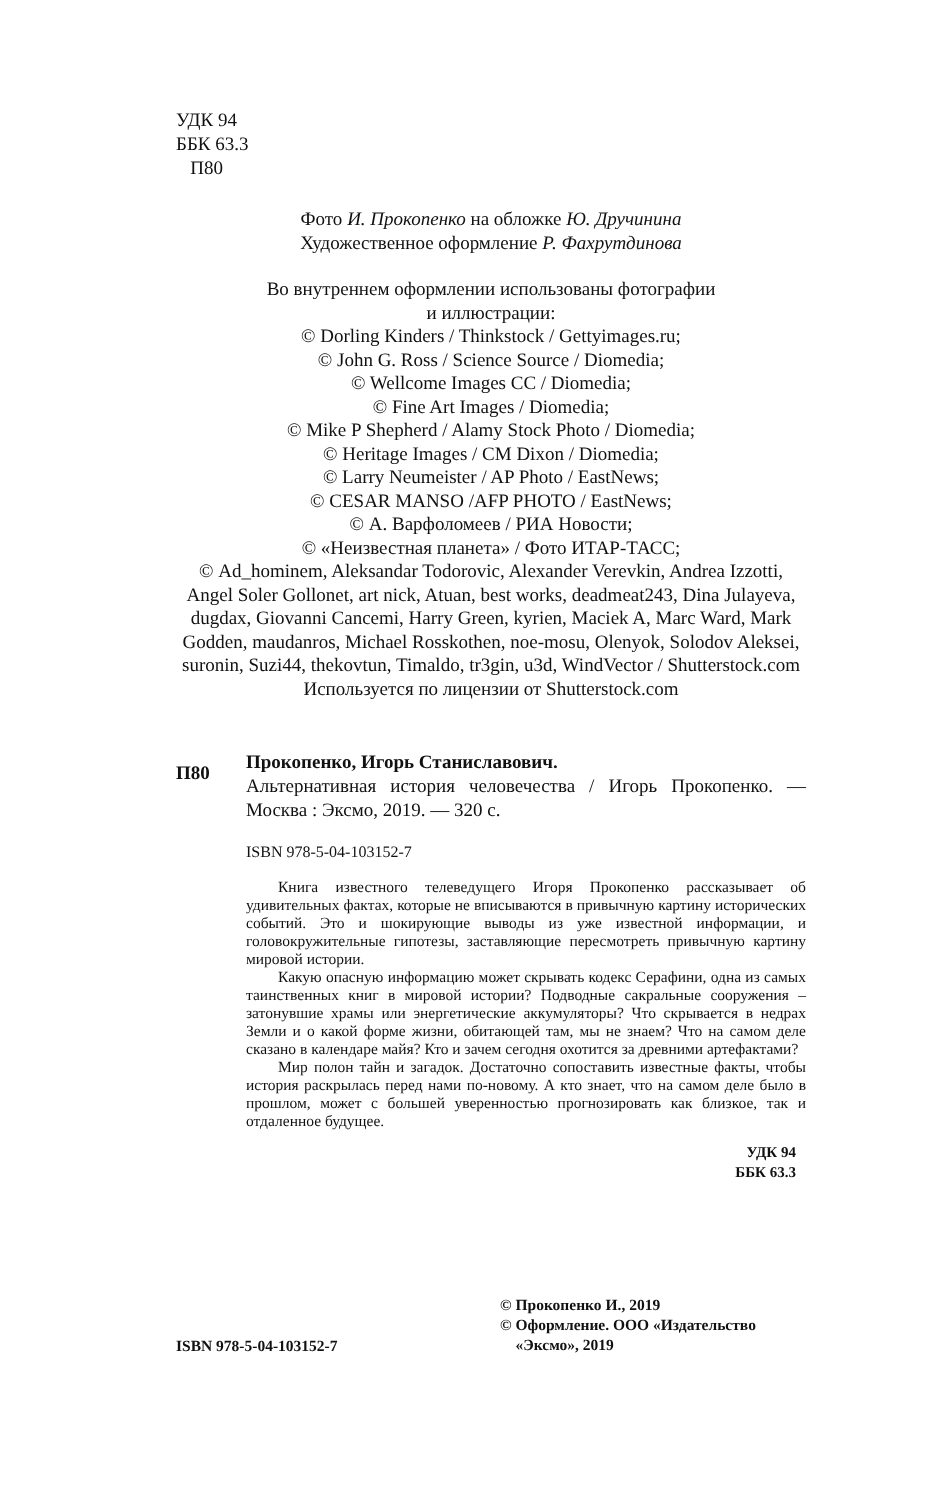УДК 94
ББК 63.3
П80
Фото И. Прокопенко на обложке Ю. Дручинина
Художественное оформление Р. Фахрутдинова
Во внутреннем оформлении использованы фотографии
и иллюстрации:
© Dorling Kinders / Thinkstock / Gettyimages.ru;
© John G. Ross / Science Source / Diomedia;
© Wellcome Images CC / Diomedia;
© Fine Art Images / Diomedia;
© Mike P Shepherd / Alamy Stock Photo / Diomedia;
© Heritage Images / CM Dixon / Diomedia;
© Larry Neumeister / AP Photo / EastNews;
© CESAR MANSO /AFP PHOTO / EastNews;
© А. Варфоломеев / РИА Новости;
© «Неизвестная планета» / Фото ИТАР-ТАСС;
© Ad_hominem, Aleksandar Todorovic, Alexander Verevkin, Andrea Izzotti, Angel Soler Gollonet, art nick, Atuan, best works, deadmeat243, Dina Julayeva, dugdax, Giovanni Cancemi, Harry Green, kyrien, Maciek A, Marc Ward, Mark Godden, maudanros, Michael Rosskothen, noe-mosu, Olenyok, Solodov Aleksei, suronin, Suzi44, thekovtun, Timaldo, tr3gin, u3d, WindVector / Shutterstock.com
Используется по лицензии от Shutterstock.com
П80
Прокопенко, Игорь Станиславович.
Альтернативная история человечества / Игорь Прокопенко. — Москва : Эксмо, 2019. — 320 с.
ISBN 978-5-04-103152-7
Книга известного телеведущего Игоря Прокопенко рассказывает об удивительных фактах, которые не вписываются в привычную картину исторических событий. Это и шокирующие выводы из уже известной информации, и головокружительные гипотезы, заставляющие пересмотреть привычную картину мировой истории.
Какую опасную информацию может скрывать кодекс Серафини, одна из самых таинственных книг в мировой истории? Подводные сакральные сооружения – затонувшие храмы или энергетические аккумуляторы? Что скрывается в недрах Земли и о какой форме жизни, обитающей там, мы не знаем? Что на самом деле сказано в календаре майя? Кто и зачем сегодня охотится за древними артефактами?
Мир полон тайн и загадок. Достаточно сопоставить известные факты, чтобы история раскрылась перед нами по-новому. А кто знает, что на самом деле было в прошлом, может с большей уверенностью прогнозировать как близкое, так и отдаленное будущее.
УДК 94
ББК 63.3
ISBN 978-5-04-103152-7
© Прокопенко И., 2019
© Оформление. ООО «Издательство
«Эксмо», 2019